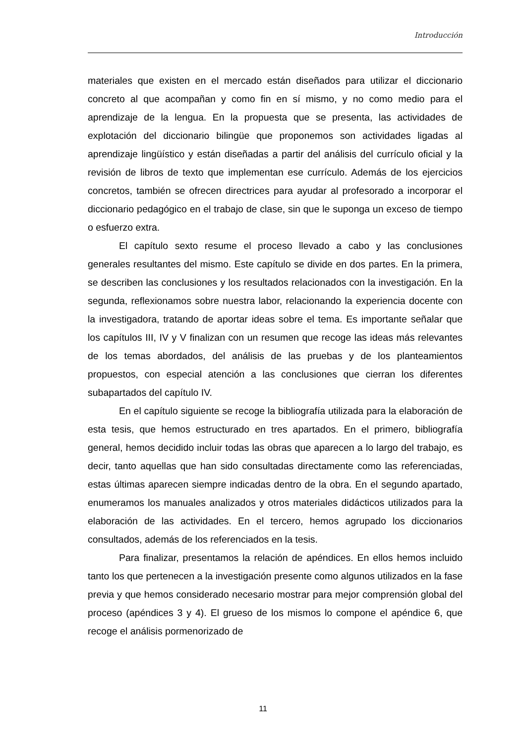Introducción
materiales que existen en el mercado están diseñados para utilizar el diccionario concreto al que acompañan y como fin en sí mismo, y no como medio para el aprendizaje de la lengua. En la propuesta que se presenta, las actividades de explotación del diccionario bilingüe que proponemos son actividades ligadas al aprendizaje lingüístico y están diseñadas a partir del análisis del currículo oficial y la revisión de libros de texto que implementan ese currículo. Además de los ejercicios concretos, también se ofrecen directrices para ayudar al profesorado a incorporar el diccionario pedagógico en el trabajo de clase, sin que le suponga un exceso de tiempo o esfuerzo extra.
El capítulo sexto resume el proceso llevado a cabo y las conclusiones generales resultantes del mismo. Este capítulo se divide en dos partes. En la primera, se describen las conclusiones y los resultados relacionados con la investigación. En la segunda, reflexionamos sobre nuestra labor, relacionando la experiencia docente con la investigadora, tratando de aportar ideas sobre el tema. Es importante señalar que los capítulos III, IV y V finalizan con un resumen que recoge las ideas más relevantes de los temas abordados, del análisis de las pruebas y de los planteamientos propuestos, con especial atención a las conclusiones que cierran los diferentes subapartados del capítulo IV.
En el capítulo siguiente se recoge la bibliografía utilizada para la elaboración de esta tesis, que hemos estructurado en tres apartados. En el primero, bibliografía general, hemos decidido incluir todas las obras que aparecen a lo largo del trabajo, es decir, tanto aquellas que han sido consultadas directamente como las referenciadas, estas últimas aparecen siempre indicadas dentro de la obra. En el segundo apartado, enumeramos los manuales analizados y otros materiales didácticos utilizados para la elaboración de las actividades. En el tercero, hemos agrupado los diccionarios consultados, además de los referenciados en la tesis.
Para finalizar, presentamos la relación de apéndices. En ellos hemos incluido tanto los que pertenecen a la investigación presente como algunos utilizados en la fase previa y que hemos considerado necesario mostrar para mejor comprensión global del proceso (apéndices 3 y 4). El grueso de los mismos lo compone el apéndice 6, que recoge el análisis pormenorizado de
11